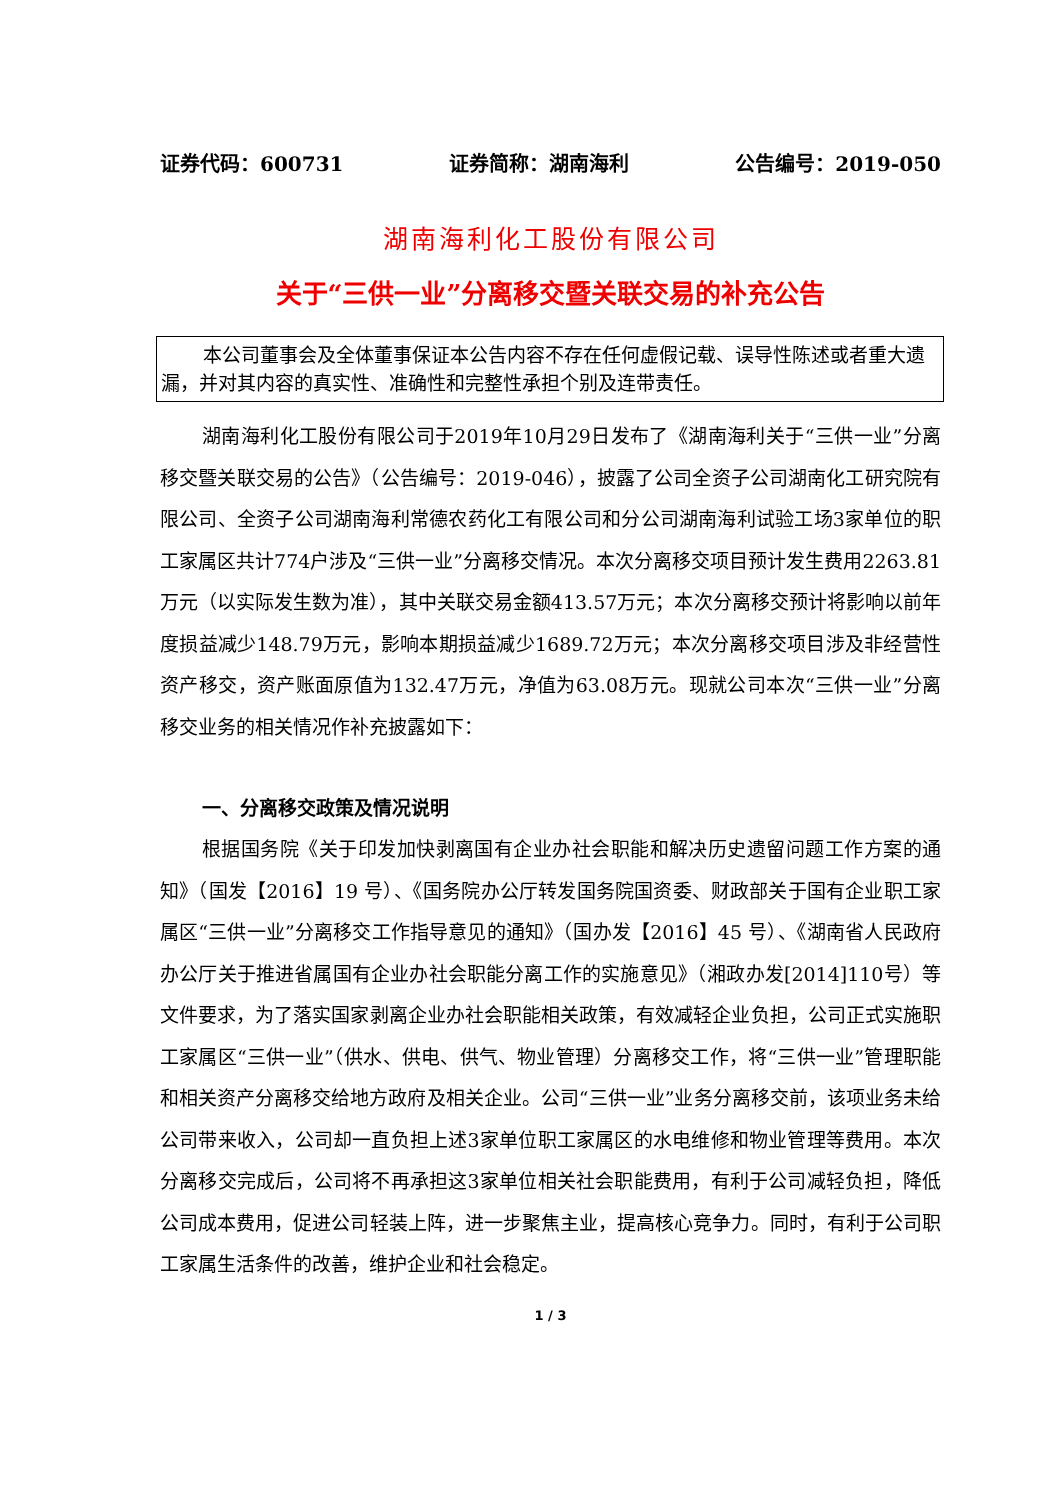证券代码：600731 证券简称：湖南海利 公告编号：2019-050
湖南海利化工股份有限公司
关于“三供一业”分离移交暨关联交易的补充公告
本公司董事会及全体董事保证本公告内容不存在任何虚假记载、误导性陈述或者重大遗漏，并对其内容的真实性、准确性和完整性承担个别及连带责任。
湖南海利化工股份有限公司于2019年10月29日发布了《湖南海利关于“三供一业”分离移交暨关联交易的公告》（公告编号：2019-046），披露了公司全资子公司湖南化工研究院有限公司、全资子公司湖南海利常德农药化工有限公司和分公司湖南海利试验工场3家单位的职工家属区共计774户涉及“三供一业”分离移交情况。本次分离移交项目预计发生费用2263.81 万元（以实际发生数为准），其中关联交易金额413.57万元；本次分离移交预计将影响以前年度损益减少148.79万元，影响本期损益减少1689.72万元；本次分离移交项目涉及非经营性资产移交，资产账面原值为132.47万元，净值为63.08万元。现就公司本次“三供一业”分离移交业务的相关情况作补充披露如下：
一、分离移交政策及情况说明
根据国务院《关于印发加快剥离国有企业办社会职能和解决历史遗留问题工作方案的通知》（国发【2016】19 号）、《国务院办公厅转发国务院国资委、财政部关于国有企业职工家属区“三供一业”分离移交工作指导意见的通知》（国办发【2016】45 号）、《湖南省人民政府办公厅关于推进省属国有企业办社会职能分离工作的实施意见》（湘政办发[2014]110号）等文件要求，为了落实国家剥离企业办社会职能相关政策，有效减轻企业负担，公司正式实施职工家属区“三供一业”（供水、供电、供气、物业管理）分离移交工作，将“三供一业”管理职能和相关资产分离移交给地方政府及相关企业。公司“三供一业”业务分离移交前，该项业务未给公司带来收入，公司却一直负担上述3家单位职工家属区的水电维修和物业管理等费用。本次分离移交完成后，公司将不再承担这3家单位相关社会职能费用，有利于公司减轻负担，降低公司成本费用，促进公司轻装上阵，进一步聚焦主业，提高核心竞争力。同时，有利于公司职工家属生活条件的改善，维护企业和社会稳定。
1 / 3